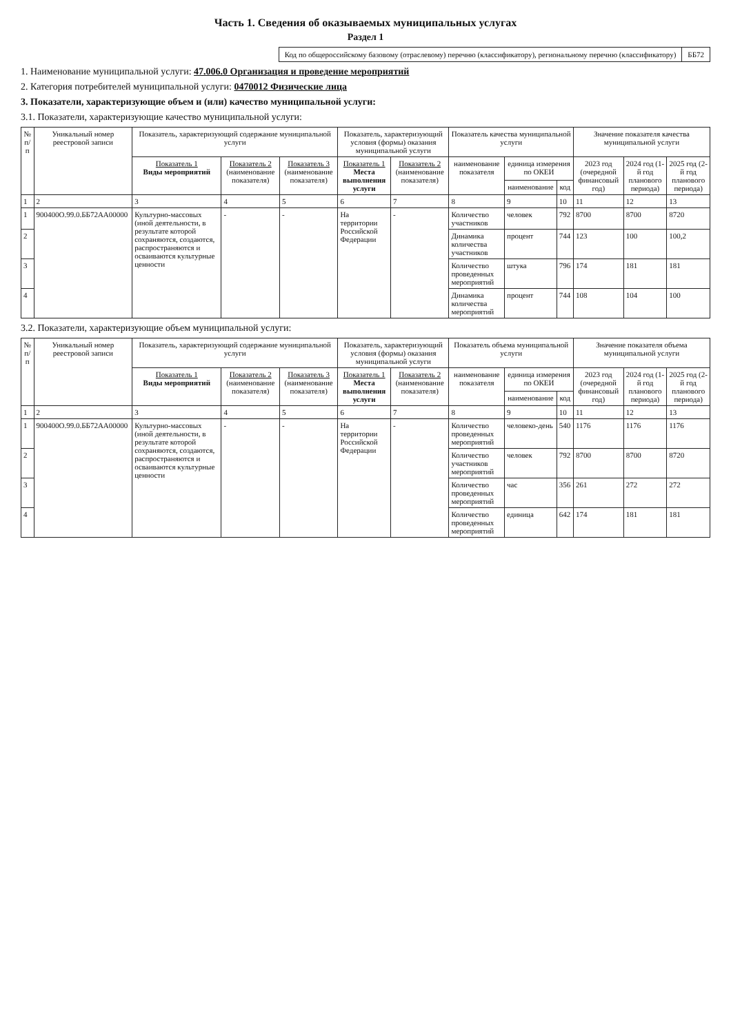Часть 1. Сведения об оказываемых муниципальных услугах
Раздел 1
| Код по общероссийскому базовому (отраслевому) перечню (классификатору), региональному перечню (классификатору) | ББ72 |
1. Наименование муниципальной услуги: 47.006.0 Организация и проведение мероприятий
2. Категория потребителей муниципальной услуги: 0470012 Физические лица
3. Показатели, характеризующие объем и (или) качество муниципальной услуги:
3.1. Показатели, характеризующие качество муниципальной услуги:
| № п/п | Уникальный номер реестровой записи | Показатель, характеризующий содержание муниципальной услуги | | | Показатель, характеризующий условия (формы) оказания муниципальной услуги | | Показатель качества муниципальной услуги | | | Значение показателя качества муниципальной услуги | | |
| --- | --- | --- | --- | --- | --- | --- | --- | --- | --- | --- | --- | --- |
| | | Показатель 1 Виды мероприятий | Показатель 2 (наименование показателя) | Показатель 3 (наименование показателя) | Показатель 1 Места выполнения услуги | Показатель 2 (наименование показателя) | наименование показателя | единица измерения по ОКЕИ | | 2023 год (очередной финансовый год) | 2024 год (1-й год планового периода) | 2025 год (2-й год планового периода) |
| | | | | | | | | наименование | код | | | |
| 1 | 2 | 3 | 4 | 5 | 6 | 7 | 8 | 9 | 10 | 11 | 12 | 13 |
| 1 | 900400О.99.0.ББ72АА00000 | Культурно-массовых (иной деятельности, в результате которой сохраняются, создаются, распространяются и осваиваются культурные ценности | - | - | На территории Российской Федерации | - | Количество участников | человек | 792 | 8700 | 8700 | 8720 |
| 2 | | | | | | | Динамика количества участников | процент | 744 | 123 | 100 | 100,2 |
| 3 | | | | | | | Количество проведенных мероприятий | штука | 796 | 174 | 181 | 181 |
| 4 | | | | | | | Динамика количества мероприятий | процент | 744 | 108 | 104 | 100 |
3.2. Показатели, характеризующие объем муниципальной услуги:
| № п/п | Уникальный номер реестровой записи | Показатель, характеризующий содержание муниципальной услуги | | | Показатель, характеризующий условия (формы) оказания муниципальной услуги | | Показатель объема муниципальной услуги | | | Значение показателя объема муниципальной услуги | | |
| --- | --- | --- | --- | --- | --- | --- | --- | --- | --- | --- | --- | --- |
| | | Показатель 1 Виды мероприятий | Показатель 2 (наименование показателя) | Показатель 3 (наименование показателя) | Показатель 1 Места выполнения услуги | Показатель 2 (наименование показателя) | наименование показателя | единица измерения по ОКЕИ | | 2023 год (очередной финансовый год) | 2024 год (1-й год планового периода) | 2025 год (2-й год планового периода) |
| | | | | | | | | наименование | код | | | |
| 1 | 2 | 3 | 4 | 5 | 6 | 7 | 8 | 9 | 10 | 11 | 12 | 13 |
| 1 | 900400О.99.0.ББ72АА00000 | Культурно-массовых (иной деятельности, в результате которой сохраняются, создаются, распространяются и осваиваются культурные ценности | - | - | На территории Российской Федерации | - | Количество проведенных мероприятий | человеко-день | 540 | 1176 | 1176 | 1176 |
| 2 | | | | | | | Количество участников мероприятий | человек | 792 | 8700 | 8700 | 8720 |
| 3 | | | | | | | Количество проведенных мероприятий | час | 356 | 261 | 272 | 272 |
| 4 | | | | | | | Количество проведенных мероприятий | единица | 642 | 174 | 181 | 181 |